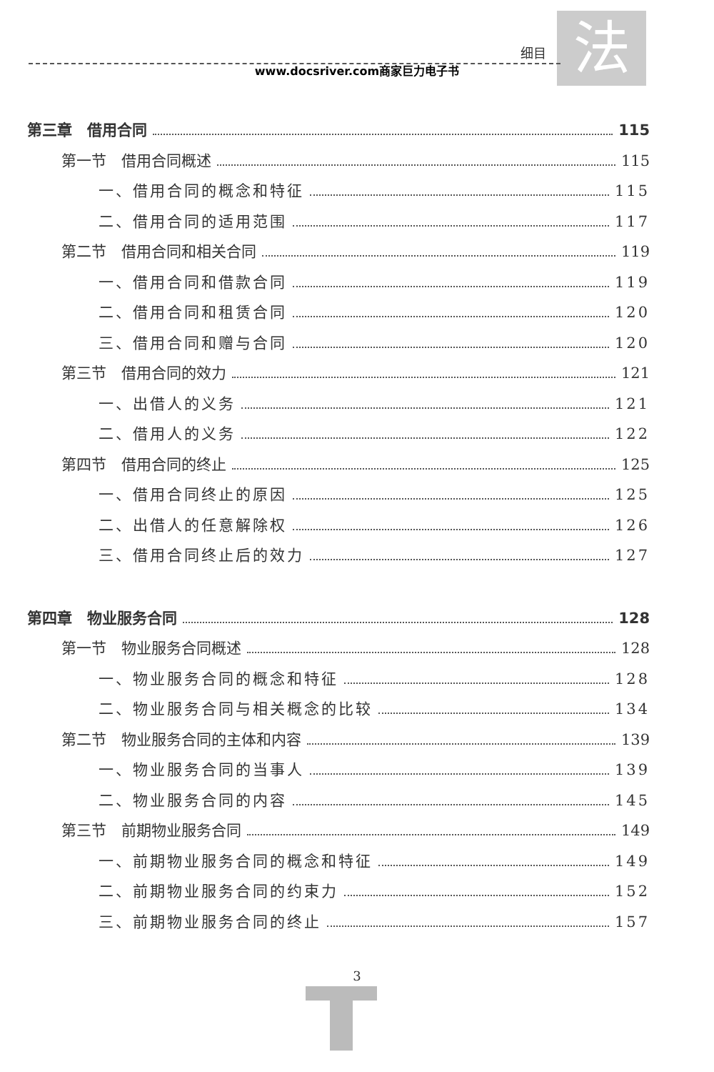细目 法 www.docsriver.com商家巨力电子书
第三章　借用合同 115
第一节　借用合同概述 115
一、借用合同的概念和特征 115
二、借用合同的适用范围 117
第二节　借用合同和相关合同 119
一、借用合同和借款合同 119
二、借用合同和租赁合同 120
三、借用合同和赠与合同 120
第三节　借用合同的效力 121
一、出借人的义务 121
二、借用人的义务 122
第四节　借用合同的终止 125
一、借用合同终止的原因 125
二、出借人的任意解除权 126
三、借用合同终止后的效力 127
第四章　物业服务合同 128
第一节　物业服务合同概述 128
一、物业服务合同的概念和特征 128
二、物业服务合同与相关概念的比较 134
第二节　物业服务合同的主体和内容 139
一、物业服务合同的当事人 139
二、物业服务合同的内容 145
第三节　前期物业服务合同 149
一、前期物业服务合同的概念和特征 149
二、前期物业服务合同的约束力 152
三、前期物业服务合同的终止 157
3